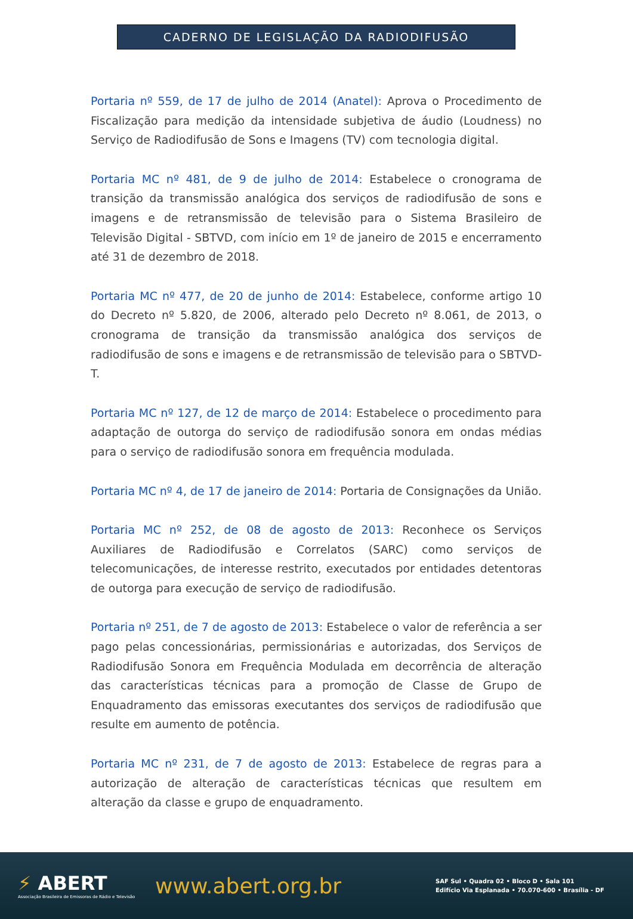CADERNO DE LEGISLAÇÃO DA RADIODIFUSÃO
Portaria nº 559, de 17 de julho de 2014 (Anatel): Aprova o Procedimento de Fiscalização para medição da intensidade subjetiva de áudio (Loudness) no Serviço de Radiodifusão de Sons e Imagens (TV) com tecnologia digital.
Portaria MC nº 481, de 9 de julho de 2014: Estabelece o cronograma de transição da transmissão analógica dos serviços de radiodifusão de sons e imagens e de retransmissão de televisão para o Sistema Brasileiro de Televisão Digital - SBTVD, com início em 1º de janeiro de 2015 e encerramento até 31 de dezembro de 2018.
Portaria MC nº 477, de 20 de junho de 2014: Estabelece, conforme artigo 10 do Decreto nº 5.820, de 2006, alterado pelo Decreto nº 8.061, de 2013, o cronograma de transição da transmissão analógica dos serviços de radiodifusão de sons e imagens e de retransmissão de televisão para o SBTVD-T.
Portaria MC nº 127, de 12 de março de 2014: Estabelece o procedimento para adaptação de outorga do serviço de radiodifusão sonora em ondas médias para o serviço de radiodifusão sonora em frequência modulada.
Portaria MC nº 4, de 17 de janeiro de 2014: Portaria de Consignações da União.
Portaria MC nº 252, de 08 de agosto de 2013: Reconhece os Serviços Auxiliares de Radiodifusão e Correlatos (SARC) como serviços de telecomunicações, de interesse restrito, executados por entidades detentoras de outorga para execução de serviço de radiodifusão.
Portaria nº 251, de 7 de agosto de 2013: Estabelece o valor de referência a ser pago pelas concessionárias, permissionárias e autorizadas, dos Serviços de Radiodifusão Sonora em Frequência Modulada em decorrência de alteração das características técnicas para a promoção de Classe de Grupo de Enquadramento das emissoras executantes dos serviços de radiodifusão que resulte em aumento de potência.
Portaria MC nº 231, de 7 de agosto de 2013: Estabelece de regras para a autorização de alteração de características técnicas que resultem em alteração da classe e grupo de enquadramento.
⚡ ABERT
Associação Brasileira de Emissoras de Rádio e Televisão
www.abert.org.br
SAF Sul • Quadra 02 • Bloco D • Sala 101
Edifício Via Esplanada • 70.070-600 • Brasília - DF